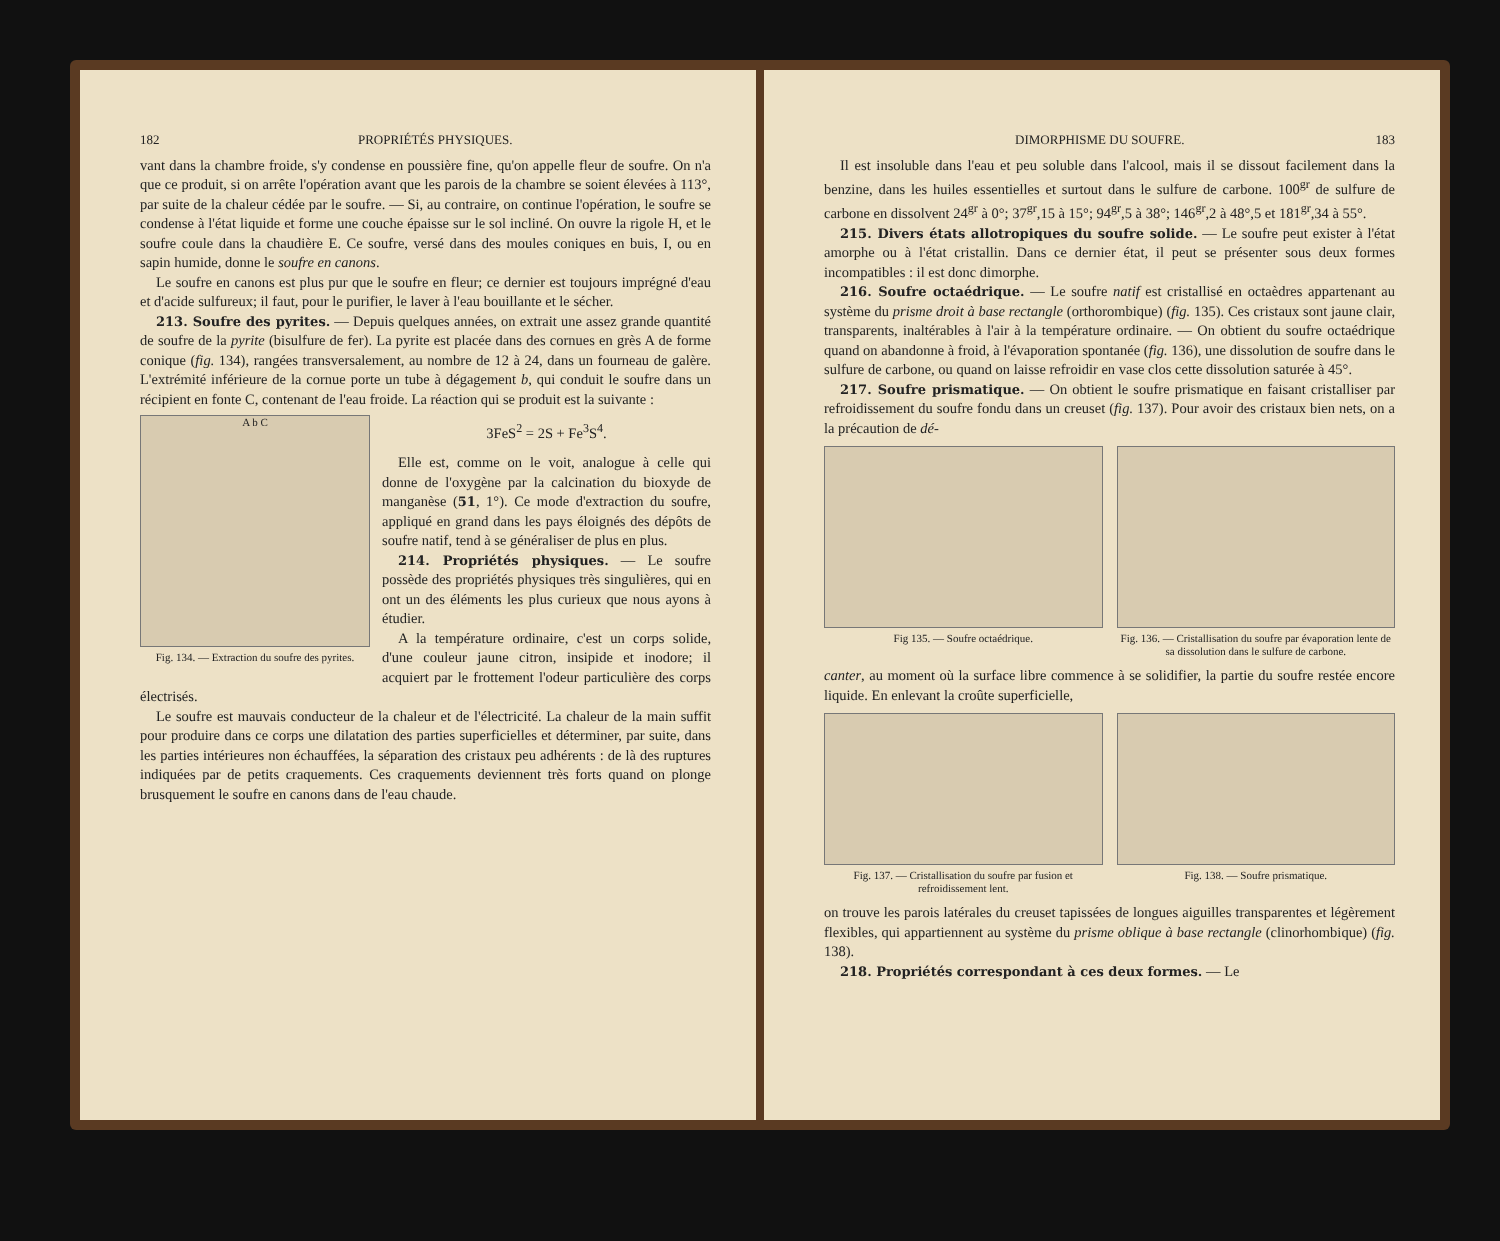182 PROPRIÉTÉS PHYSIQUES.
vant dans la chambre froide, s'y condense en poussière fine, qu'on appelle fleur de soufre. On n'a que ce produit, si on arrête l'opération avant que les parois de la chambre se soient élevées à 113°, par suite de la chaleur cédée par le soufre. — Si, au contraire, on continue l'opération, le soufre se condense à l'état liquide et forme une couche épaisse sur le sol incliné. On ouvre la rigole H, et le soufre coule dans la chaudière E. Ce soufre, versé dans des moules coniques en buis, I, ou en sapin humide, donne le soufre en canons.
Le soufre en canons est plus pur que le soufre en fleur; ce dernier est toujours imprégné d'eau et d'acide sulfureux; il faut, pour le purifier, le laver à l'eau bouillante et le sécher.
213. Soufre des pyrites. — Depuis quelques années, on extrait une assez grande quantité de soufre de la pyrite (bisulfure de fer). La pyrite est placée dans des cornues en grès A de forme conique (fig. 134), rangées transversalement, au nombre de 12 à 24, dans un fourneau de galère. L'extrémité inférieure de la cornue porte un tube à dégagement b, qui conduit le soufre dans un récipient en fonte C, contenant de l'eau froide. La réaction qui se produit est la suivante :
A b C
Fig. 134. — Extraction du soufre des pyrites.
3FeS<sup>2</sup> = 2S + Fe<sup>3</sup>S<sup>4</sup>.
Elle est, comme on le voit, analogue à celle qui donne de l'oxygène par la calcination du bioxyde de manganèse (51, 1°). Ce mode d'extraction du soufre, appliqué en grand dans les pays éloignés des dépôts de soufre natif, tend à se généraliser de plus en plus.
214. Propriétés physiques. — Le soufre possède des propriétés physiques très singulières, qui en ont un des éléments les plus curieux que nous ayons à étudier.
A la température ordinaire, c'est un corps solide, d'une couleur jaune citron, insipide et inodore; il acquiert par le frottement l'odeur particulière des corps électrisés.
Le soufre est mauvais conducteur de la chaleur et de l'électricité. La chaleur de la main suffit pour produire dans ce corps une dilatation des parties superficielles et déterminer, par suite, dans les parties intérieures non échauffées, la séparation des cristaux peu adhérents : de là des ruptures indiquées par de petits craquements. Ces craquements deviennent très forts quand on plonge brusquement le soufre en canons dans de l'eau chaude.
DIMORPHISME DU SOUFRE. 183
Il est insoluble dans l'eau et peu soluble dans l'alcool, mais il se dissout facilement dans la benzine, dans les huiles essentielles et surtout dans le sulfure de carbone. 100<sup>gr</sup> de sulfure de carbone en dissolvent 24<sup>gr</sup> à 0°; 37<sup>gr</sup>,15 à 15°; 94<sup>gr</sup>,5 à 38°; 146<sup>gr</sup>,2 à 48°,5 et 181<sup>gr</sup>,34 à 55°.
215. Divers états allotropiques du soufre solide. — Le soufre peut exister à l'état amorphe ou à l'état cristallin. Dans ce dernier état, il peut se présenter sous deux formes incompatibles : il est donc dimorphe.
216. Soufre octaédrique. — Le soufre natif est cristallisé en octaèdres appartenant au système du prisme droit à base rectangle (orthorombique) (fig. 135). Ces cristaux sont jaune clair, transparents, inaltérables à l'air à la température ordinaire. — On obtient du soufre octaédrique quand on abandonne à froid, à l'évaporation spontanée (fig. 136), une dissolution de soufre dans le sulfure de carbone, ou quand on laisse refroidir en vase clos cette dissolution saturée à 45°.
217. Soufre prismatique. — On obtient le soufre prismatique en faisant cristalliser par refroidissement du soufre fondu dans un creuset (fig. 137). Pour avoir des cristaux bien nets, on a la précaution de dé-
Fig 135. — Soufre octaédrique. Fig. 136. — Cristallisation du soufre par évaporation lente de sa dissolution dans le sulfure de carbone.
canter, au moment où la surface libre commence à se solidifier, la partie du soufre restée encore liquide. En enlevant la croûte superficielle,
Fig. 137. — Cristallisation du soufre par fusion et refroidissement lent.
Fig. 138. — Soufre prismatique.
on trouve les parois latérales du creuset tapissées de longues aiguilles transparentes et légèrement flexibles, qui appartiennent au système du prisme oblique à base rectangle (clinorhombique) (fig. 138).
218. Propriétés correspondant à ces deux formes. — Le